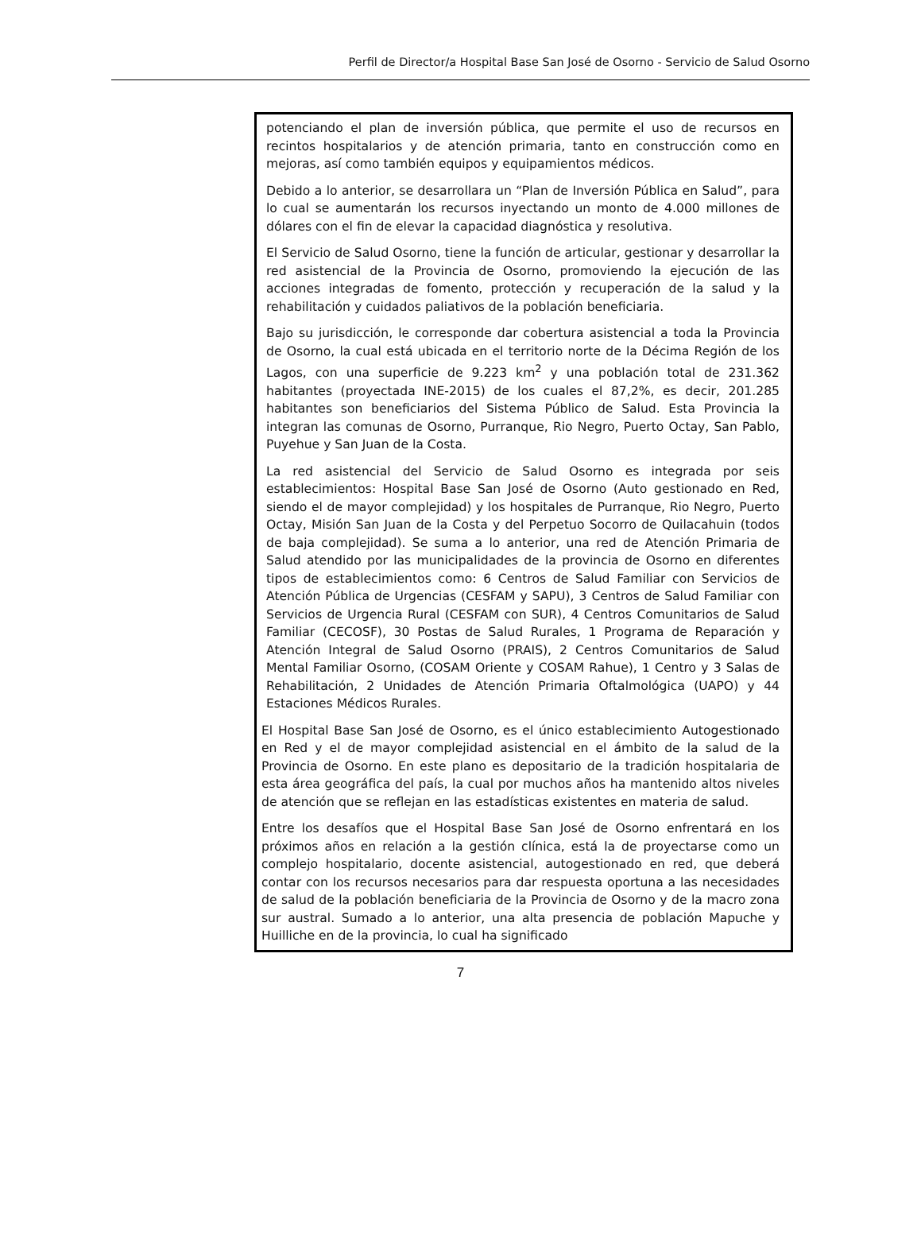Perfil de Director/a Hospital Base San José de Osorno - Servicio de Salud Osorno
potenciando el plan de inversión pública, que permite el uso de recursos en recintos hospitalarios y de atención primaria, tanto en construcción como en mejoras, así como también equipos y equipamientos médicos.
Debido a lo anterior, se desarrollara un “Plan de Inversión Pública en Salud”, para lo cual se aumentarán los recursos inyectando un monto de 4.000 millones de dólares con el fin de elevar la capacidad diagnóstica y resolutiva.
El Servicio de Salud Osorno, tiene la función de articular, gestionar y desarrollar la red asistencial de la Provincia de Osorno, promoviendo la ejecución de las acciones integradas de fomento, protección y recuperación de la salud y la rehabilitación y cuidados paliativos de la población beneficiaria.
Bajo su jurisdicción, le corresponde dar cobertura asistencial a toda la Provincia de Osorno, la cual está ubicada en el territorio norte de la Décima Región de los Lagos, con una superficie de 9.223 km<sup>2</sup> y una población total de 231.362 habitantes (proyectada INE-2015) de los cuales el 87,2%, es decir, 201.285 habitantes son beneficiarios del Sistema Público de Salud. Esta Provincia la integran las comunas de Osorno, Purranque, Rio Negro, Puerto Octay, San Pablo, Puyehue y San Juan de la Costa.
La red asistencial del Servicio de Salud Osorno es integrada por seis establecimientos: Hospital Base San José de Osorno (Auto gestionado en Red, siendo el de mayor complejidad) y los hospitales de Purranque, Rio Negro, Puerto Octay, Misión San Juan de la Costa y del Perpetuo Socorro de Quilacahuin (todos de baja complejidad). Se suma a lo anterior, una red de Atención Primaria de Salud atendido por las municipalidades de la provincia de Osorno en diferentes tipos de establecimientos como: 6 Centros de Salud Familiar con Servicios de Atención Pública de Urgencias (CESFAM y SAPU), 3 Centros de Salud Familiar con Servicios de Urgencia Rural (CESFAM con SUR), 4 Centros Comunitarios de Salud Familiar (CECOSF), 30 Postas de Salud Rurales, 1 Programa de Reparación y Atención Integral de Salud Osorno (PRAIS), 2 Centros Comunitarios de Salud Mental Familiar Osorno, (COSAM Oriente y COSAM Rahue), 1 Centro y 3 Salas de Rehabilitación, 2 Unidades de Atención Primaria Oftalmológica (UAPO) y 44 Estaciones Médicos Rurales.
El Hospital Base San José de Osorno, es el único establecimiento Autogestionado en Red y el de mayor complejidad asistencial en el ámbito de la salud de la Provincia de Osorno. En este plano es depositario de la tradición hospitalaria de esta área geográfica del país, la cual por muchos años ha mantenido altos niveles de atención que se reflejan en las estadísticas existentes en materia de salud.
Entre los desafíos que el Hospital Base San José de Osorno enfrentará en los próximos años en relación a la gestión clínica, está la de proyectarse como un complejo hospitalario, docente asistencial, autogestionado en red, que deberá contar con los recursos necesarios para dar respuesta oportuna a las necesidades de salud de la población beneficiaria de la Provincia de Osorno y de la macro zona sur austral. Sumado a lo anterior, una alta presencia de población Mapuche y Huilliche en de la provincia, lo cual ha significado
7